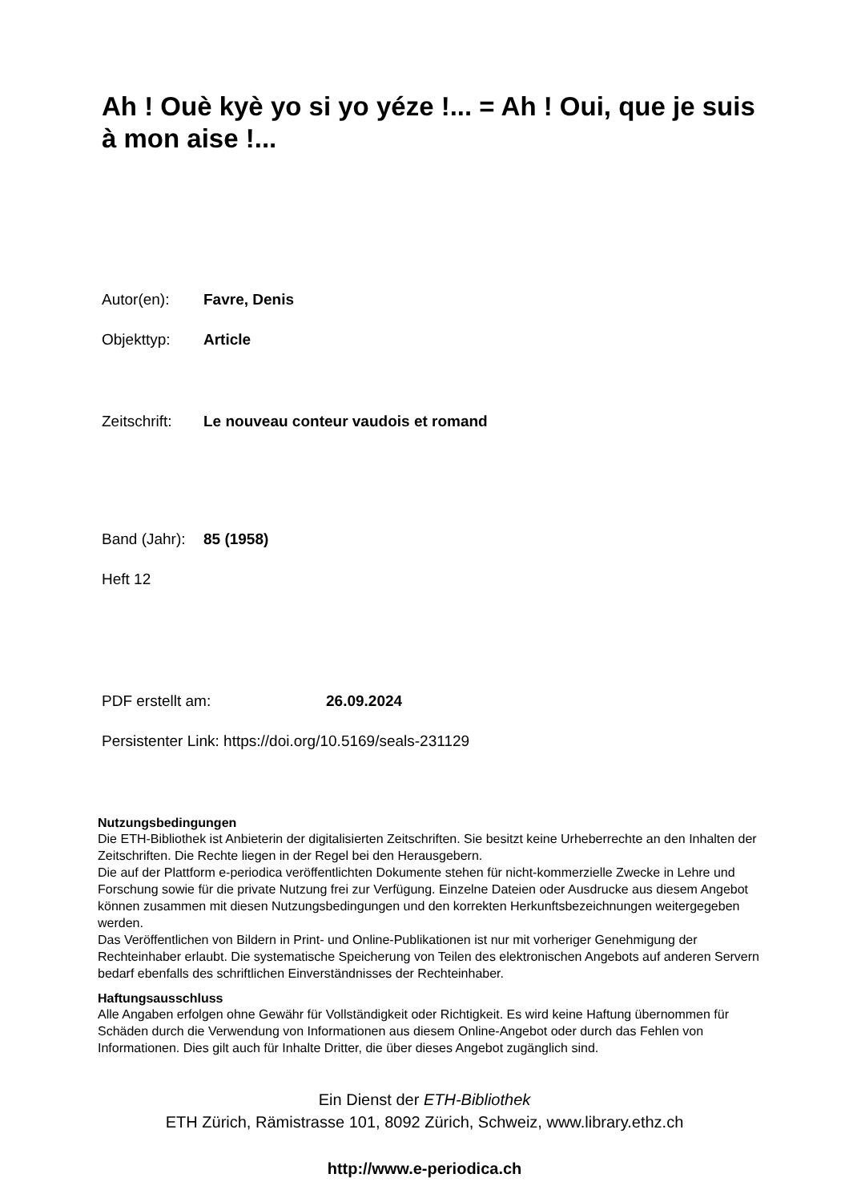Ah ! Ouè kyè yo si yo yéze !... = Ah ! Oui, que je suis à mon aise !...
Autor(en): Favre, Denis
Objekttyp: Article
Zeitschrift: Le nouveau conteur vaudois et romand
Band (Jahr): 85 (1958)
Heft 12
PDF erstellt am: 26.09.2024
Persistenter Link: https://doi.org/10.5169/seals-231129
Nutzungsbedingungen
Die ETH-Bibliothek ist Anbieterin der digitalisierten Zeitschriften. Sie besitzt keine Urheberrechte an den Inhalten der Zeitschriften. Die Rechte liegen in der Regel bei den Herausgebern.
Die auf der Plattform e-periodica veröffentlichten Dokumente stehen für nicht-kommerzielle Zwecke in Lehre und Forschung sowie für die private Nutzung frei zur Verfügung. Einzelne Dateien oder Ausdrucke aus diesem Angebot können zusammen mit diesen Nutzungsbedingungen und den korrekten Herkunftsbezeichnungen weitergegeben werden.
Das Veröffentlichen von Bildern in Print- und Online-Publikationen ist nur mit vorheriger Genehmigung der Rechteinhaber erlaubt. Die systematische Speicherung von Teilen des elektronischen Angebots auf anderen Servern bedarf ebenfalls des schriftlichen Einverständnisses der Rechteinhaber.
Haftungsausschluss
Alle Angaben erfolgen ohne Gewähr für Vollständigkeit oder Richtigkeit. Es wird keine Haftung übernommen für Schäden durch die Verwendung von Informationen aus diesem Online-Angebot oder durch das Fehlen von Informationen. Dies gilt auch für Inhalte Dritter, die über dieses Angebot zugänglich sind.
Ein Dienst der ETH-Bibliothek
ETH Zürich, Rämistrasse 101, 8092 Zürich, Schweiz, www.library.ethz.ch
http://www.e-periodica.ch